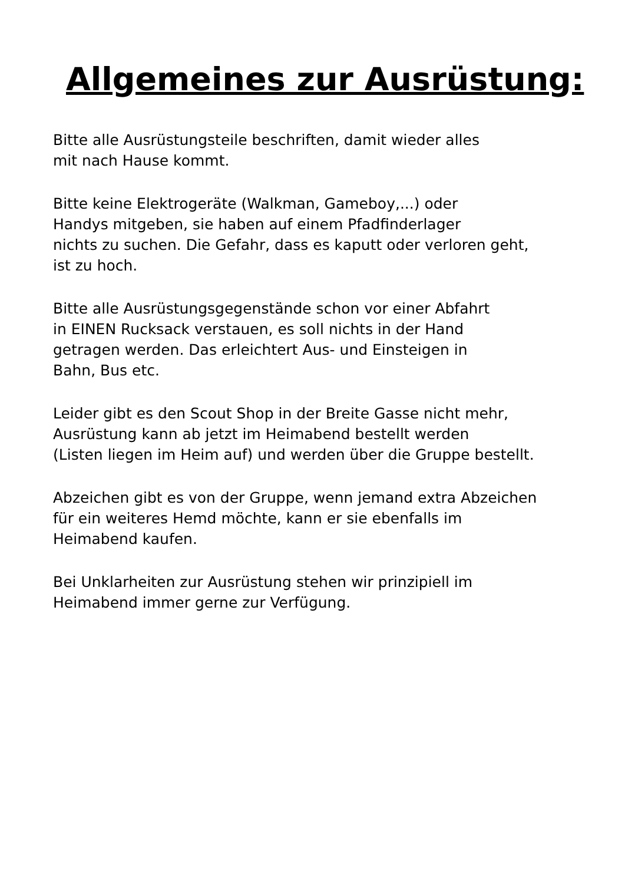Allgemeines zur Ausrüstung:
Bitte alle Ausrüstungsteile beschriften, damit wieder alles
mit nach Hause kommt.
Bitte keine Elektrogeräte (Walkman, Gameboy,...) oder
Handys mitgeben, sie haben auf einem Pfadfinderlager
nichts zu suchen. Die Gefahr, dass es kaputt oder verloren geht,
ist zu hoch.
Bitte alle Ausrüstungsgegenstände schon vor einer Abfahrt
in EINEN Rucksack verstauen, es soll nichts in der Hand
getragen werden. Das erleichtert Aus- und Einsteigen in
Bahn, Bus etc.
Leider gibt es den Scout Shop in der Breite Gasse nicht mehr,
Ausrüstung kann ab jetzt im Heimabend bestellt werden
(Listen liegen im Heim auf) und werden über die Gruppe bestellt.
Abzeichen gibt es von der Gruppe, wenn jemand extra Abzeichen
für ein weiteres Hemd möchte, kann er sie ebenfalls im
Heimabend kaufen.
Bei Unklarheiten zur Ausrüstung stehen wir prinzipiell im
Heimabend immer gerne zur Verfügung.